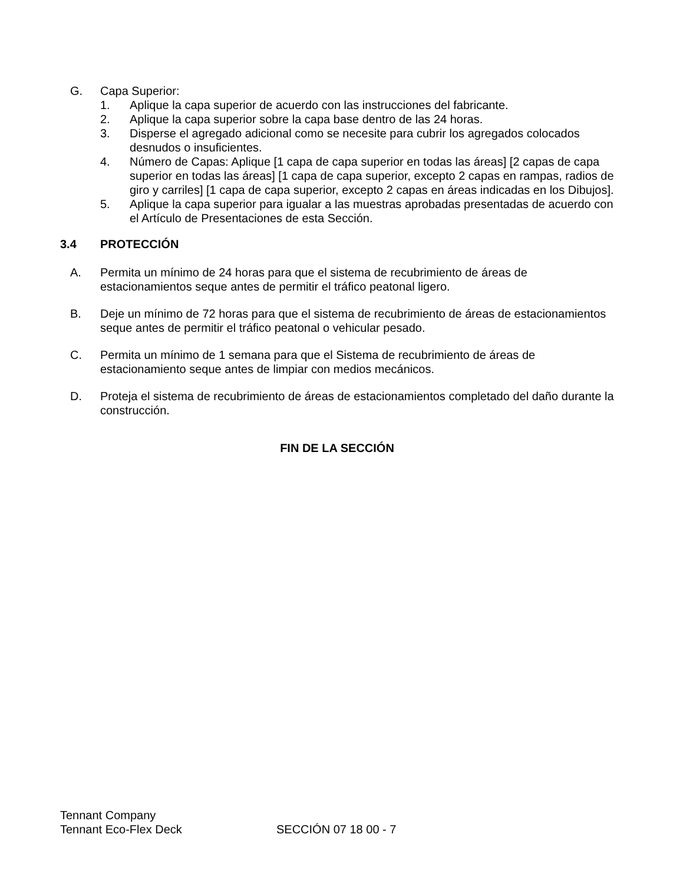G. Capa Superior:
1. Aplique la capa superior de acuerdo con las instrucciones del fabricante.
2. Aplique la capa superior sobre la capa base dentro de las 24 horas.
3. Disperse el agregado adicional como se necesite para cubrir los agregados colocados desnudos o insuficientes.
4. Número de Capas: Aplique [1 capa de capa superior en todas las áreas] [2 capas de capa superior en todas las áreas] [1 capa de capa superior, excepto 2 capas en rampas, radios de giro y carriles] [1 capa de capa superior, excepto 2 capas en áreas indicadas en los Dibujos].
5. Aplique la capa superior para igualar a las muestras aprobadas presentadas de acuerdo con el Artículo de Presentaciones de esta Sección.
3.4 PROTECCIÓN
A. Permita un mínimo de 24 horas para que el sistema de recubrimiento de áreas de estacionamientos seque antes de permitir el tráfico peatonal ligero.
B. Deje un mínimo de 72 horas para que el sistema de recubrimiento de áreas de estacionamientos seque antes de permitir el tráfico peatonal o vehicular pesado.
C. Permita un mínimo de 1 semana para que el Sistema de recubrimiento de áreas de estacionamiento seque antes de limpiar con medios mecánicos.
D. Proteja el sistema de recubrimiento de áreas de estacionamientos completado del daño durante la construcción.
FIN DE LA SECCIÓN
Tennant Company
Tennant Eco-Flex Deck SECCIÓN 07 18 00 - 7